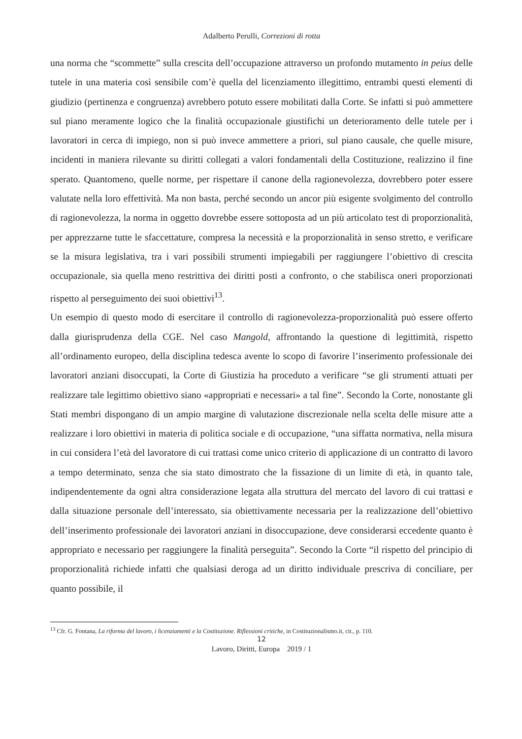Adalberto Perulli, Correzioni di rotta
una norma che “scommette” sulla crescita dell’occupazione attraverso un profondo mutamento in peius delle tutele in una materia così sensibile com’è quella del licenziamento illegittimo, entrambi questi elementi di giudizio (pertinenza e congruenza) avrebbero potuto essere mobilitati dalla Corte. Se infatti si può ammettere sul piano meramente logico che la finalità occupazionale giustifichi un deterioramento delle tutele per i lavoratori in cerca di impiego, non si può invece ammettere a priori, sul piano causale, che quelle misure, incidenti in maniera rilevante su diritti collegati a valori fondamentali della Costituzione, realizzino il fine sperato. Quantomeno, quelle norme, per rispettare il canone della ragionevolezza, dovrebbero poter essere valutate nella loro effettività. Ma non basta, perché secondo un ancor più esigente svolgimento del controllo di ragionevolezza, la norma in oggetto dovrebbe essere sottoposta ad un più articolato test di proporzionalità, per apprezzarne tutte le sfaccettature, compresa la necessità e la proporzionalità in senso stretto, e verificare se la misura legislativa, tra i vari possibili strumenti impiegabili per raggiungere l’obiettivo di crescita occupazionale, sia quella meno restrittiva dei diritti posti a confronto, o che stabilisca oneri proporzionati rispetto al perseguimento dei suoi obiettivi<sup>13</sup>.
Un esempio di questo modo di esercitare il controllo di ragionevolezza-proporzionalità può essere offerto dalla giurisprudenza della CGE. Nel caso Mangold, affrontando la questione di legittimità, rispetto all’ordinamento europeo, della disciplina tedesca avente lo scopo di favorire l’inserimento professionale dei lavoratori anziani disoccupati, la Corte di Giustizia ha proceduto a verificare “se gli strumenti attuati per realizzare tale legittimo obiettivo siano «appropriati e necessari» a tal fine”. Secondo la Corte, nonostante gli Stati membri dispongano di un ampio margine di valutazione discrezionale nella scelta delle misure atte a realizzare i loro obiettivi in materia di politica sociale e di occupazione, “una siffatta normativa, nella misura in cui considera l’età del lavoratore di cui trattasi come unico criterio di applicazione di un contratto di lavoro a tempo determinato, senza che sia stato dimostrato che la fissazione di un limite di età, in quanto tale, indipendentemente da ogni altra considerazione legata alla struttura del mercato del lavoro di cui trattasi e dalla situazione personale dell’interessato, sia obiettivamente necessaria per la realizzazione dell’obiettivo dell’inserimento professionale dei lavoratori anziani in disoccupazione, deve considerarsi eccedente quanto è appropriato e necessario per raggiungere la finalità perseguita”. Secondo la Corte “il rispetto del principio di proporzionalità richiede infatti che qualsiasi deroga ad un diritto individuale prescriva di conciliare, per quanto possibile, il
<sup>13</sup> Cfr. G. Fontana, La riforma del lavoro, i licenziamenti e la Costituzione. Riflessioni critiche, in Costituzionalismo.it, cit., p. 110.
12
Lavoro, Diritti, Europa 2019 / 1